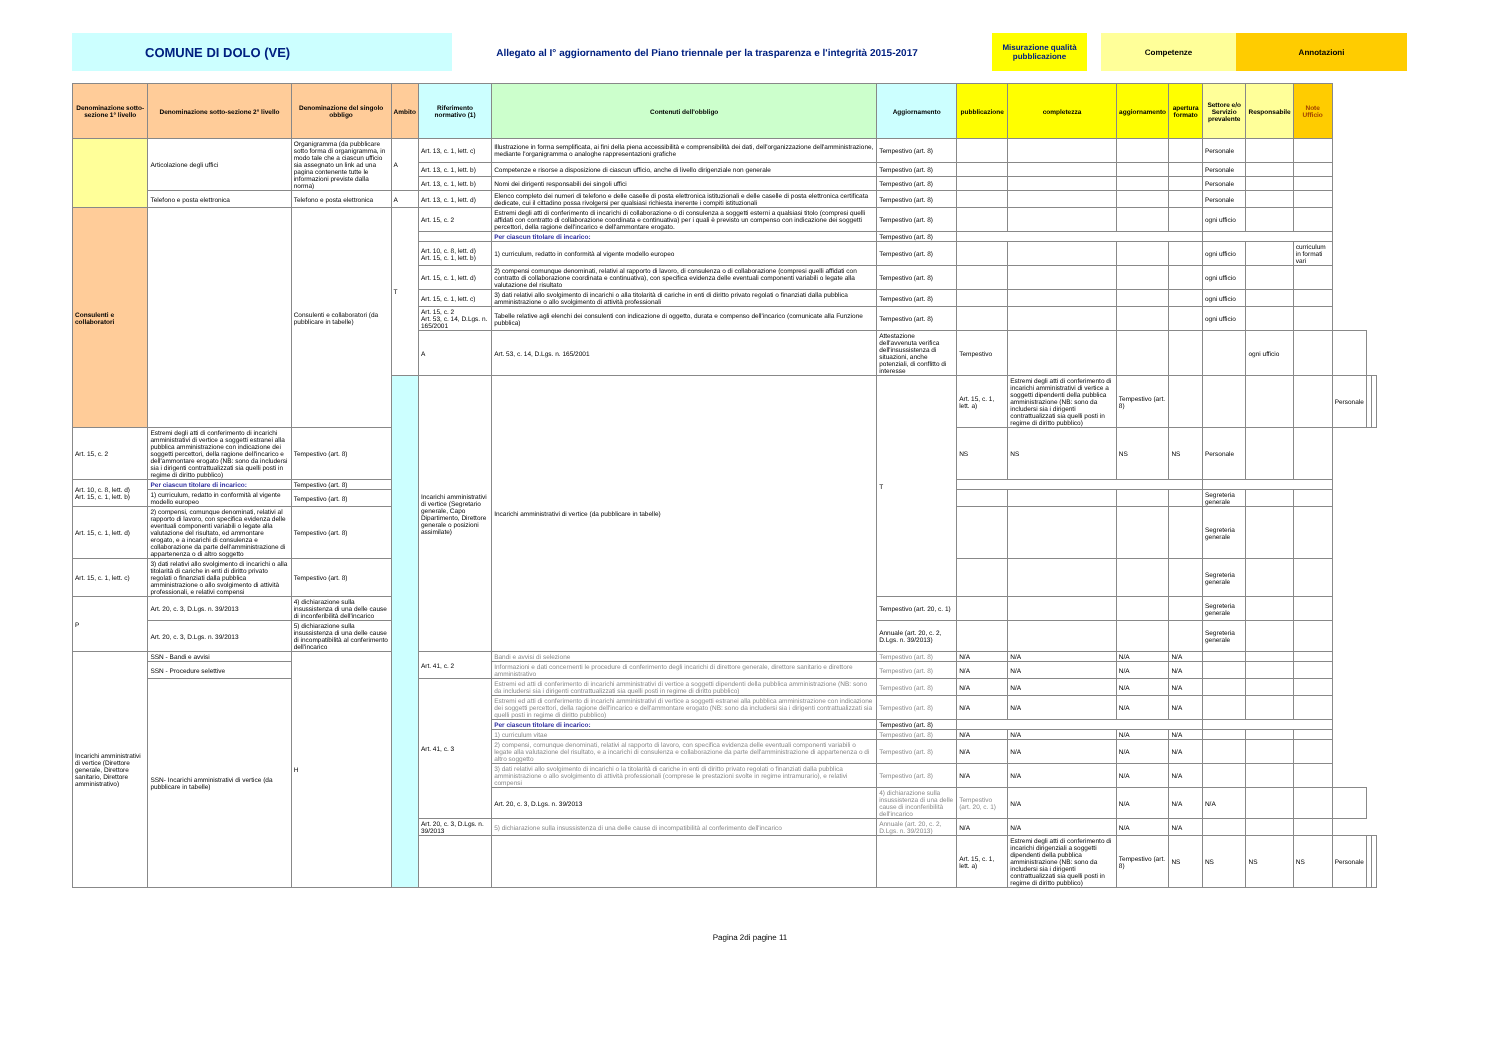COMUNE DI DOLO (VE)
Allegato al I° aggiornamento del Piano triennale per la trasparenza e l'integrità 2015-2017
Misurazione qualità pubblicazione
Competenze Annotazioni
| Denominazione sotto-sezione 1° livello | Denominazione sotto-sezione 2° livello | Denominazione del singolo obbligo | Ambito | Riferimento normativo (1) | Contenuti dell'obbligo | Aggiornamento | pubblicazione | completezza | aggiornamento | apertura formato | Settore e/o Servizio prevalente | Responsabile | Note Ufficio | | | |
| --- | --- | --- | --- | --- | --- | --- | --- | --- | --- | --- | --- | --- | --- | --- | --- | --- |
| | Articolazione degli uffici | Organigramma (da pubblicare sotto forma di organigramma, in modo tale che a ciascun ufficio sia assegnato un link ad una pagina contenente tutte le informazioni previste dalla norma) | A | Art. 13, c. 1, lett. c) | Illustrazione in forma semplificata, ai fini della piena accessibilità e comprensibilità dei dati, dell'organizzazione dell'amministrazione, mediante l'organigramma o analoghe rappresentazioni grafiche | Tempestivo (art. 8) | | | | | Personale | | | | | |
| | | | | Art. 13, c. 1, lett. b) | Competenze e risorse a disposizione di ciascun ufficio, anche di livello dirigenziale non generale | Tempestivo (art. 8) | | | | | Personale | | | | | |
| | | | | Art. 13, c. 1, lett. b) | Nomi dei dirigenti responsabili dei singoli uffici | Tempestivo (art. 8) | | | | | Personale | | | | | |
| | Telefono e posta elettronica | Telefono e posta elettronica | A | Art. 13, c. 1, lett. d) | Elenco completo dei numeri di telefono e delle caselle di posta elettronica istituzionali e delle caselle di posta elettronica certificata dedicate, cui il cittadino possa rivolgersi per qualsiasi richiesta inerente i compiti istituzionali | Tempestivo (art. 8) | | | | | Personale | | | | | |
| Consulenti e collaboratori | | Consulenti e collaboratori (da pubblicare in tabelle) | T | Art. 15, c. 2 | Estremi degli atti di conferimento di incarichi di collaborazione o di consulenza a soggetti esterni a qualsiasi titolo (compresi quelli affidati con contratto di collaborazione coordinata e continuativa) per i quali è previsto un compenso con indicazione dei soggetti percettori, della ragione dell'incarico e dell'ammontare erogato. | Tempestivo (art. 8) | | | | | ogni ufficio | | | | | |
| | | | | | Per ciascun titolare di incarico: | Tempestivo (art. 8) | | | | | | | | | | |
| | | | | Art. 10, c. 8, lett. d) Art. 15, c. 1, lett. b) | 1) curriculum, redatto in conformità al vigente modello europeo | Tempestivo (art. 8) | | | | | ogni ufficio | | curriculum in formati vari | | | |
| | | | | Art. 15, c. 1, lett. d) | 2) compensi comunque denominati, relativi al rapporto di lavoro, di consulenza o di collaborazione (compresi quelli affidati con contratto di collaborazione coordinata e continuativa), con specifica evidenza delle eventuali componenti variabili o legate alla valutazione del risultato | Tempestivo (art. 8) | | | | | ogni ufficio | | | | | |
| | | | | Art. 15, c. 1, lett. c) | 3) dati relativi allo svolgimento di incarichi o alla titolarità di cariche in enti di diritto privato regolati o finanziati dalla pubblica amministrazione o allo svolgimento di attività professionali | Tempestivo (art. 8) | | | | | ogni ufficio | | | | | |
| | | | | Art. 15, c. 2 Art. 53, c. 14, D.Lgs. n. 165/2001 | Tabelle relative agli elenchi dei consulenti con indicazione di oggetto, durata e compenso dell'incarico (comunicate alla Funzione pubblica) | Tempestivo (art. 8) | | | | | ogni ufficio | | | | | |
| | | | | A | Art. 53, c. 14, D.Lgs. n. 165/2001 | Attestazione dell'avvenuta verifica dell'insussistenza di situazioni, anche potenziali, di conflitto di interesse | Tempestivo | | | | | ogni ufficio | | | | |
| | | | | Incarichi amministrativi di vertice (Segretario generale, Capo Dipartimento, Direttore generale o posizioni assimilate) | Incarichi amministrativi di vertice (da pubblicare in tabelle) | T | Art. 15, c. 1, lett. a) | Estremi degli atti di conferimento di incarichi amministrativi di vertice a soggetti dipendenti della pubblica amministrazione (NB: sono da includersi sia i dirigenti contrattualizzati sia quelli posti in regime di diritto pubblico) | Tempestivo (art. 8) | | | | | Personale | | |
| Art. 15, c. 2 | Estremi degli atti di conferimento di incarichi amministrativi di vertice a soggetti estranei alla pubblica amministrazione con indicazione dei soggetti percettori, della ragione dell'incarico e dell'ammontare erogato (NB: sono da includersi sia i dirigenti contrattualizzati sia quelli posti in regime di diritto pubblico) | Tempestivo (art. 8) | | | | | NS | NS | NS | NS | Personale | | | | | |
| Art. 10, c. 8, lett. d) Art. 15, c. 1, lett. b) | Per ciascun titolare di incarico: | Tempestivo (art. 8) | | | | | | | | | | | | | | |
| | 1) curriculum, redatto in conformità al vigente modello europeo | Tempestivo (art. 8) | | | | | | | | | Segreteria generale | | | | | |
| Art. 15, c. 1, lett. d) | 2) compensi, comunque denominati, relativi al rapporto di lavoro, con specifica evidenza delle eventuali componenti variabili o legate alla valutazione del risultato, ed ammontare erogato, e a incarichi di consulenza e collaborazione da parte dell'amministrazione di appartenenza o di altro soggetto | Tempestivo (art. 8) | | | | | | | | | Segreteria generale | | | | | |
| Art. 15, c. 1, lett. c) | 3) dati relativi allo svolgimento di incarichi o alla titolarità di cariche in enti di diritto privato regolati o finanziati dalla pubblica amministrazione o allo svolgimento di attività professionali, e relativi compensi | Tempestivo (art. 8) | | | | | | | | | Segreteria generale | | | | | |
| P | Art. 20, c. 3, D.Lgs. n. 39/2013 | 4) dichiarazione sulla insussistenza di una delle cause di inconferibilità dell'incarico | | | | Tempestivo (art. 20, c. 1) | | | | | Segreteria generale | | | | | |
| | Art. 20, c. 3, D.Lgs. n. 39/2013 | 5) dichiarazione sulla insussistenza di una delle cause di incompatibilità al conferimento dell'incarico | | | | Annuale (art. 20, c. 2, D.Lgs. n. 39/2013) | | | | | Segreteria generale | | | | | |
| Incarichi amministrativi di vertice (Direttore generale, Direttore sanitario, Direttore amministrativo) | SSN - Bandi e avvisi | H | | Art. 41, c. 2 | Bandi e avvisi di selezione | Tempestivo (art. 8) | N/A | N/A | N/A | N/A | | | | | | |
| | SSN - Procedure selettive | | | | Informazioni e dati concernenti le procedure di conferimento degli incarichi di direttore generale, direttore sanitario e direttore amministrativo | Tempestivo (art. 8) | N/A | N/A | N/A | N/A | | | | | | |
| | SSN- Incarichi amministrativi di vertice (da pubblicare in tabelle) | | | Art. 41, c. 3 | Estremi ed atti di conferimento di incarichi amministrativi di vertice a soggetti dipendenti della pubblica amministrazione (NB: sono da includersi sia i dirigenti contrattualizzati sia quelli posti in regime di diritto pubblico) | Tempestivo (art. 8) | N/A | N/A | N/A | N/A | | | | | | |
| | | | | | Estremi ed atti di conferimento di incarichi amministrativi di vertice a soggetti estranei alla pubblica amministrazione con indicazione dei soggetti percettori, della ragione dell'incarico e dell'ammontare erogato (NB: sono da includersi sia i dirigenti contrattualizzati sia quelli posti in regime di diritto pubblico) | Tempestivo (art. 8) | N/A | N/A | N/A | N/A | | | | | | |
| | | | | | Per ciascun titolare di incarico: | Tempestivo (art. 8) | | | | | | | | | | |
| | | | | | 1) curriculum vitae | Tempestivo (art. 8) | N/A | N/A | N/A | N/A | | | | | | |
| | | | | | 2) compensi, comunque denominati, relativi al rapporto di lavoro, con specifica evidenza delle eventuali componenti variabili o legate alla valutazione del risultato, e a incarichi di consulenza e collaborazione da parte dell'amministrazione di appartenenza o di altro soggetto | Tempestivo (art. 8) | N/A | N/A | N/A | N/A | | | | | | |
| | | | | | 3) dati relativi allo svolgimento di incarichi o la titolarità di cariche in enti di diritto privato regolati o finanziati dalla pubblica amministrazione o allo svolgimento di attività professionali (comprese le prestazioni svolte in regime intramurario), e relativi compensi | Tempestivo (art. 8) | N/A | N/A | N/A | N/A | | | | | | |
| | | | | | Art. 20, c. 3, D.Lgs. n. 39/2013 | 4) dichiarazione sulla insussistenza di una delle cause di inconferibilità dell'incarico | Tempestivo (art. 20, c. 1) | N/A | N/A | N/A | N/A | | | | | |
| | | | | Art. 20, c. 3, D.Lgs. n. 39/2013 | 5) dichiarazione sulla insussistenza di una delle cause di incompatibilità al conferimento dell'incarico | Annuale (art. 20, c. 2, D.Lgs. n. 39/2013) | N/A | N/A | N/A | N/A | | | | | | |
| | | | | | | | Art. 15, c. 1, lett. a) | Estremi degli atti di conferimento di incarichi dirigenziali a soggetti dipendenti della pubblica amministrazione (NB: sono da includersi sia i dirigenti contrattualizzati sia quelli posti in regime di diritto pubblico) | Tempestivo (art. 8) | NS | NS | NS | NS | Personale | | |
Pagina 2di pagine 11